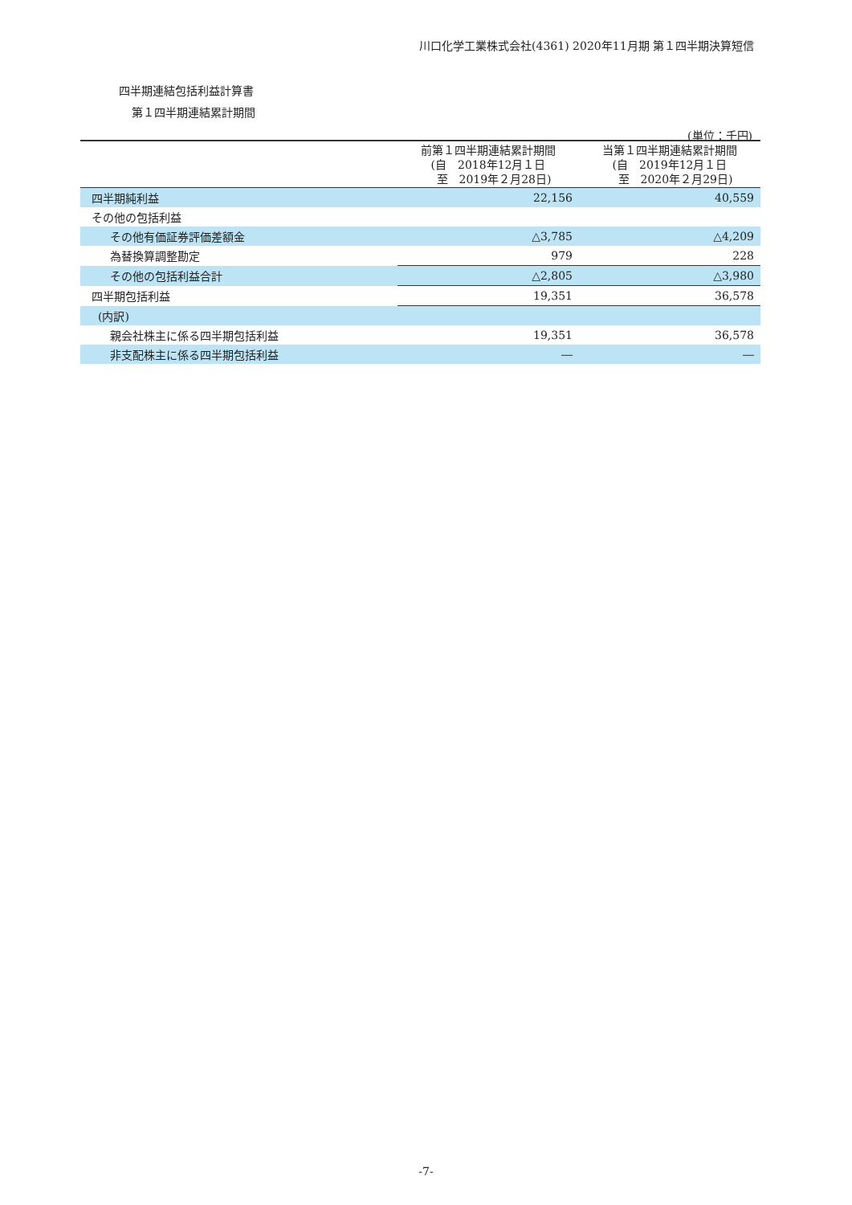川口化学工業株式会社(4361) 2020年11月期 第１四半期決算短信
四半期連結包括利益計算書
第１四半期連結累計期間
(単位：千円)
| | 前第１四半期連結累計期間 (自 2018年12月１日 至 2019年２月28日) | 当第１四半期連結累計期間 (自 2019年12月１日 至 2020年２月29日) |
| --- | --- | --- |
| 四半期純利益 | 22,156 | 40,559 |
| その他の包括利益 | | |
| その他有価証券評価差額金 | △3,785 | △4,209 |
| 為替換算調整勘定 | 979 | 228 |
| その他の包括利益合計 | △2,805 | △3,980 |
| 四半期包括利益 | 19,351 | 36,578 |
| (内訳) | | |
| 親会社株主に係る四半期包括利益 | 19,351 | 36,578 |
| 非支配株主に係る四半期包括利益 | ― | ― |
-7-